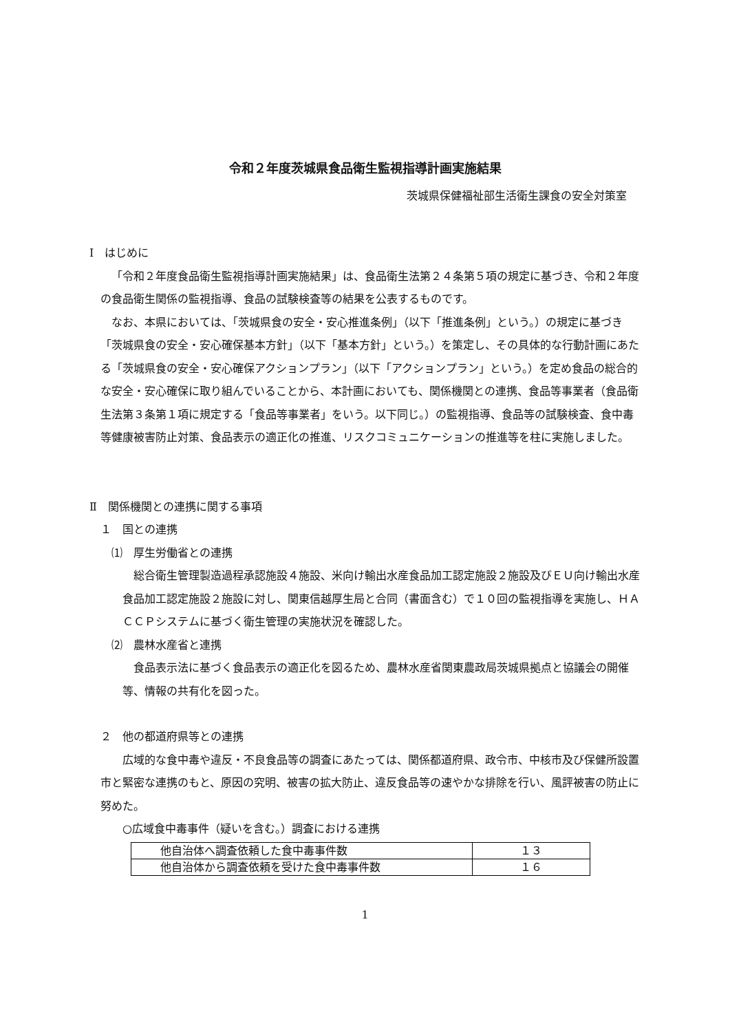令和２年度茨城県食品衛生監視指導計画実施結果
茨城県保健福祉部生活衛生課食の安全対策室
Ⅰ　はじめに
「令和２年度食品衛生監視指導計画実施結果」は、食品衛生法第２４条第５項の規定に基づき、令和２年度の食品衛生関係の監視指導、食品の試験検査等の結果を公表するものです。
なお、本県においては、「茨城県食の安全・安心推進条例」（以下「推進条例」という。）の規定に基づき「茨城県食の安全・安心確保基本方針」（以下「基本方針」という。）を策定し、その具体的な行動計画にあたる「茨城県食の安全・安心確保アクションプラン」（以下「アクションプラン」という。）を定め食品の総合的な安全・安心確保に取り組んでいることから、本計画においても、関係機関との連携、食品等事業者（食品衛生法第３条第１項に規定する「食品等事業者」をいう。以下同じ。）の監視指導、食品等の試験検査、食中毒等健康被害防止対策、食品表示の適正化の推進、リスクコミュニケーションの推進等を柱に実施しました。
Ⅱ　関係機関との連携に関する事項
１　国との連携
⑴　厚生労働省との連携
総合衛生管理製造過程承認施設４施設、米向け輸出水産食品加工認定施設２施設及びＥＵ向け輸出水産食品加工認定施設２施設に対し、関東信越厚生局と合同（書面含む）で１０回の監視指導を実施し、ＨＡＣＣＰシステムに基づく衛生管理の実施状況を確認した。
⑵　農林水産省と連携
食品表示法に基づく食品表示の適正化を図るため、農林水産省関東農政局茨城県拠点と協議会の開催等、情報の共有化を図った。
２　他の都道府県等との連携
広域的な食中毒や違反・不良食品等の調査にあたっては、関係都道府県、政令市、中核市及び保健所設置市と緊密な連携のもと、原因の究明、被害の拡大防止、違反食品等の速やかな排除を行い、風評被害の防止に努めた。
○広域食中毒事件（疑いを含む。）調査における連携
| 他自治体へ調査依頼した食中毒事件数 | １３ |
| 他自治体から調査依頼を受けた食中毒事件数 | １６ |
1